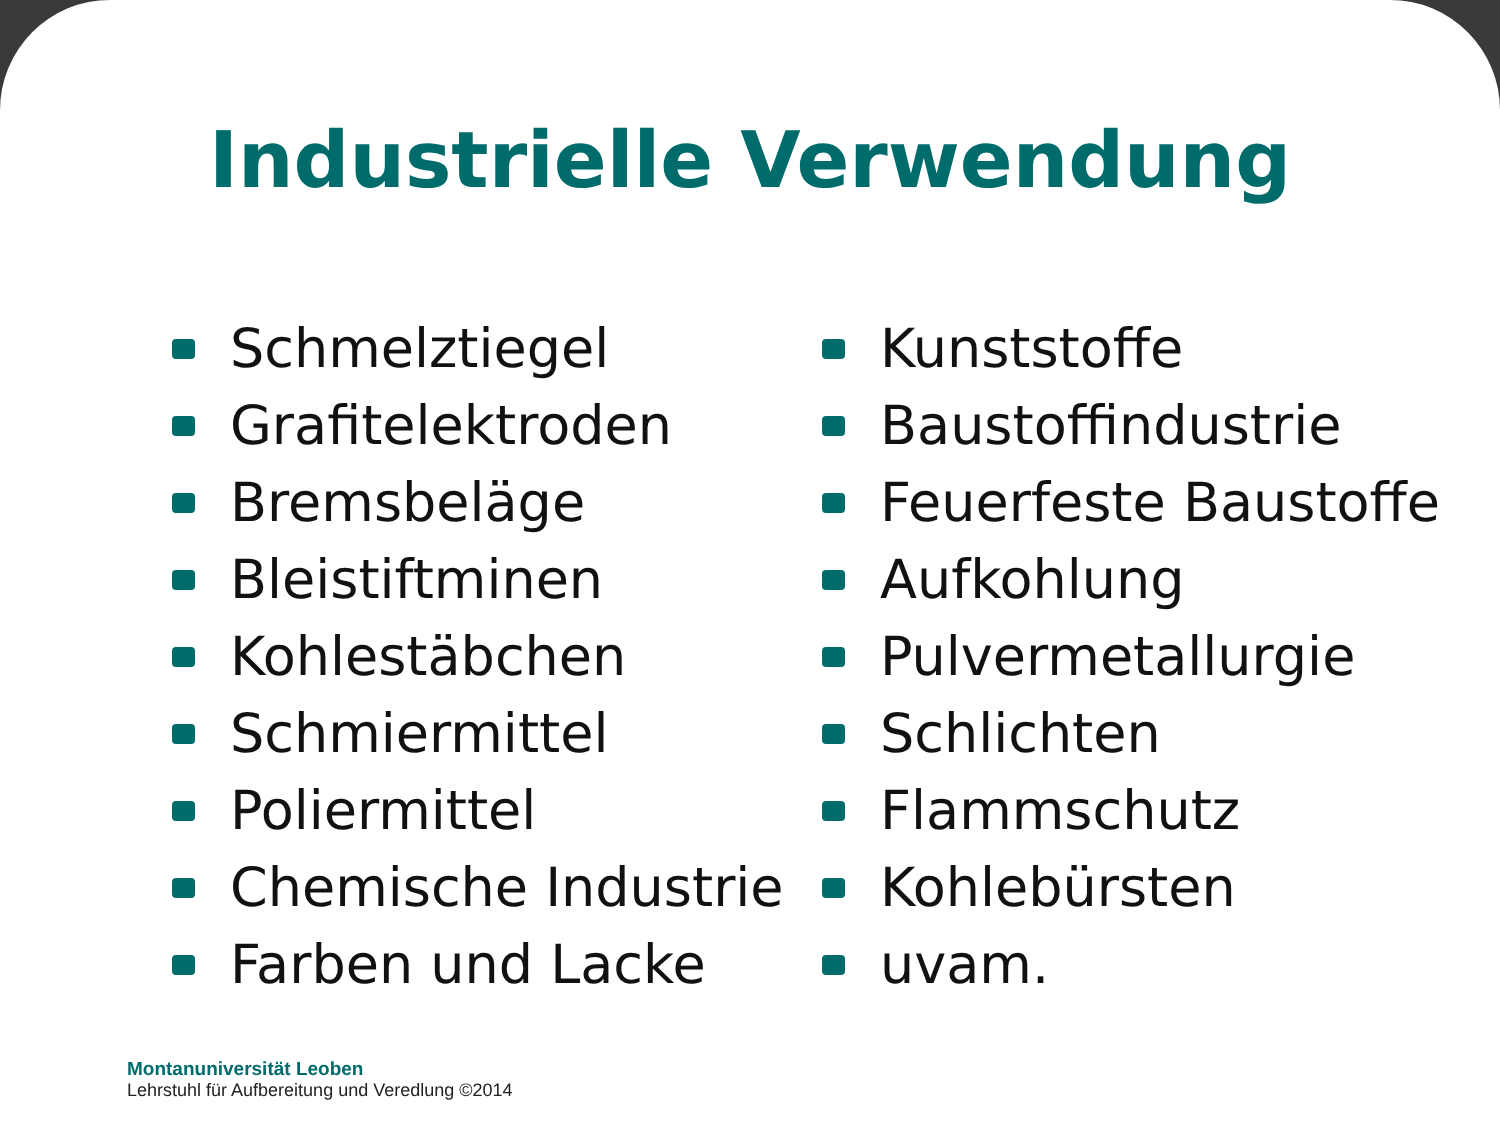Industrielle Verwendung
Schmelztiegel
Grafitelektroden
Bremsbeläge
Bleistiftminen
Kohlestäbchen
Schmiermittel
Poliermittel
Chemische Industrie
Farben und Lacke
Kunststoffe
Baustoffindustrie
Feuerfeste Baustoffe
Aufkohlung
Pulvermetallurgie
Schlichten
Flammschutz
Kohlebürsten
uvam.
Montanuniversität Leoben
Lehrstuhl für Aufbereitung und Veredlung ©2014